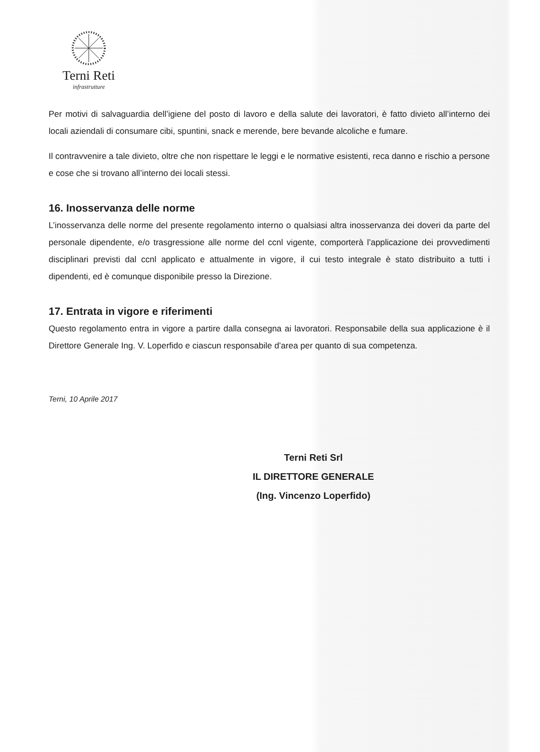Terni Reti
infrastrutture
Per motivi di salvaguardia dell’igiene del posto di lavoro e della salute dei lavoratori, è fatto divieto all’interno dei locali aziendali di consumare cibi, spuntini, snack e merende, bere bevande alcoliche e fumare.
Il contravvenire a tale divieto, oltre che non rispettare le leggi e le normative esistenti, reca danno e rischio a persone e cose che si trovano all’interno dei locali stessi.
16. Inosservanza delle norme
L’inosservanza delle norme del presente regolamento interno o qualsiasi altra inosservanza dei doveri da parte del personale dipendente, e/o trasgressione alle norme del ccnl vigente, comporterà l’applicazione dei provvedimenti disciplinari previsti dal ccnl applicato e attualmente in vigore, il cui testo integrale è stato distribuito a tutti i dipendenti, ed è comunque disponibile presso la Direzione.
17. Entrata in vigore e riferimenti
Questo regolamento entra in vigore a partire dalla consegna ai lavoratori. Responsabile della sua applicazione è il Direttore Generale Ing. V. Loperfido e ciascun responsabile d’area per quanto di sua competenza.
Terni, 10 Aprile 2017
Terni Reti Srl
IL DIRETTORE GENERALE
(Ing. Vincenzo Loperfido)